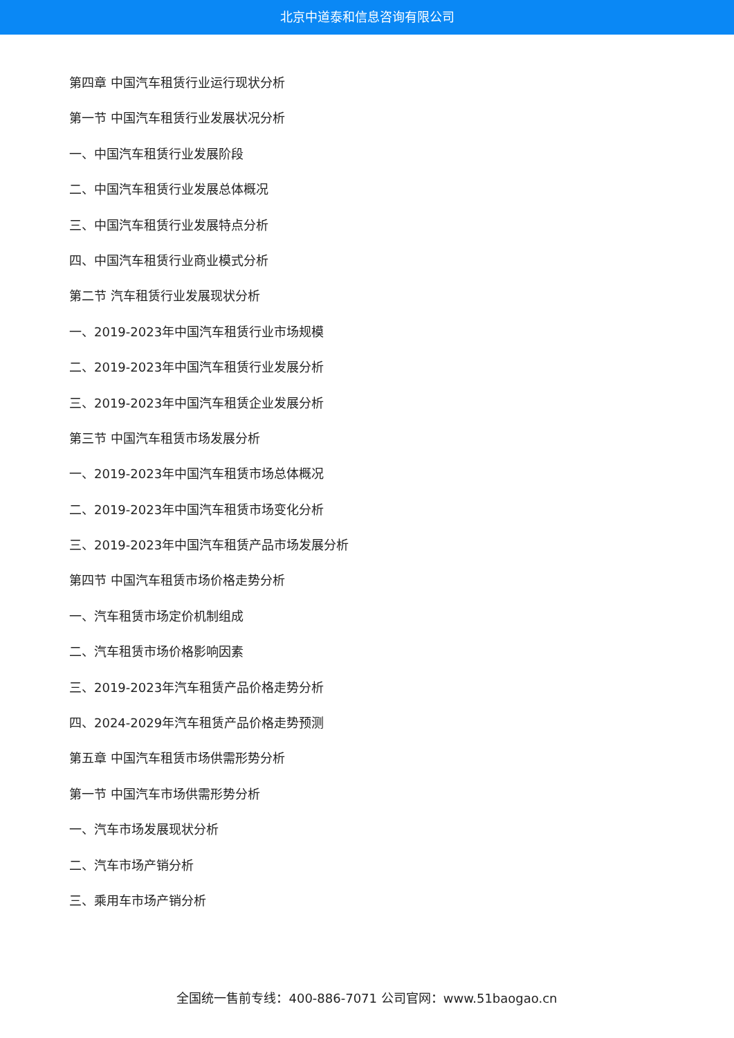北京中道泰和信息咨询有限公司
第四章 中国汽车租赁行业运行现状分析
第一节 中国汽车租赁行业发展状况分析
一、中国汽车租赁行业发展阶段
二、中国汽车租赁行业发展总体概况
三、中国汽车租赁行业发展特点分析
四、中国汽车租赁行业商业模式分析
第二节 汽车租赁行业发展现状分析
一、2019-2023年中国汽车租赁行业市场规模
二、2019-2023年中国汽车租赁行业发展分析
三、2019-2023年中国汽车租赁企业发展分析
第三节 中国汽车租赁市场发展分析
一、2019-2023年中国汽车租赁市场总体概况
二、2019-2023年中国汽车租赁市场变化分析
三、2019-2023年中国汽车租赁产品市场发展分析
第四节 中国汽车租赁市场价格走势分析
一、汽车租赁市场定价机制组成
二、汽车租赁市场价格影响因素
三、2019-2023年汽车租赁产品价格走势分析
四、2024-2029年汽车租赁产品价格走势预测
第五章 中国汽车租赁市场供需形势分析
第一节 中国汽车市场供需形势分析
一、汽车市场发展现状分析
二、汽车市场产销分析
三、乘用车市场产销分析
全国统一售前专线：400-886-7071 公司官网：www.51baogao.cn